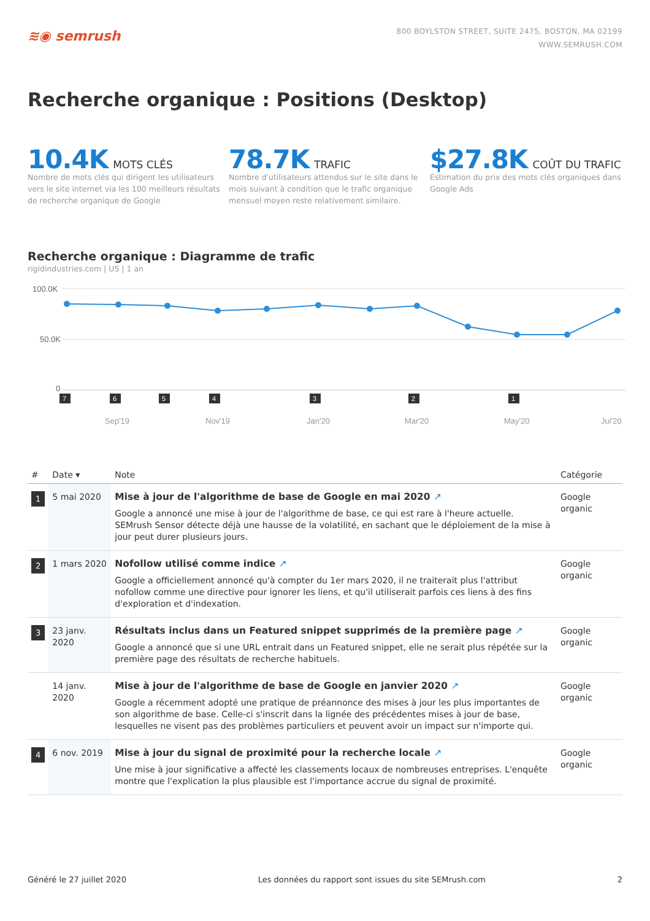≋◉ semrush
800 BOYLSTON STREET, SUITE 2475, BOSTON, MA 02199
WWW.SEMRUSH.COM
Recherche organique : Positions (Desktop)
10.4K MOTS CLÉS
Nombre de mots clés qui dirigent les utilisateurs vers le site internet via les 100 meilleurs résultats de recherche organique de Google
78.7K TRAFIC
Nombre d'utilisateurs attendus sur le site dans le mois suivant à condition que le trafic organique mensuel moyen reste relativement similaire.
$27.8K COÛT DU TRAFIC
Estimation du prix des mots clés organiques dans Google Ads
Recherche organique : Diagramme de trafic
rigidindustries.com | US | 1 an
100.0K
50.0K
0
7
6
5
4
3
2
1
Sep'19
Nov'19
Jan'20
Mar'20
May'20
Jul'20
| # | Date ▾ | Note | Catégorie |
| --- | --- | --- | --- |
| 1 | 5 mai 2020 | Mise à jour de l'algorithme de base de Google en mai 2020 ↗ Google a annoncé une mise à jour de l'algorithme de base, ce qui est rare à l'heure actuelle. SEMrush Sensor détecte déjà une hausse de la volatilité, en sachant que le déploiement de la mise à jour peut durer plusieurs jours. | Google organic |
| 2 | 1 mars 2020 | Nofollow utilisé comme indice ↗ Google a officiellement annoncé qu'à compter du 1er mars 2020, il ne traiterait plus l'attribut nofollow comme une directive pour ignorer les liens, et qu'il utiliserait parfois ces liens à des fins d'exploration et d'indexation. | Google organic |
| 3 | 23 janv. 2020 | Résultats inclus dans un Featured snippet supprimés de la première page ↗ Google a annoncé que si une URL entrait dans un Featured snippet, elle ne serait plus répétée sur la première page des résultats de recherche habituels. | Google organic |
| | 14 janv. 2020 | Mise à jour de l'algorithme de base de Google en janvier 2020 ↗ Google a récemment adopté une pratique de préannonce des mises à jour les plus importantes de son algorithme de base. Celle-ci s'inscrit dans la lignée des précédentes mises à jour de base, lesquelles ne visent pas des problèmes particuliers et peuvent avoir un impact sur n'importe qui. | Google organic |
| 4 | 6 nov. 2019 | Mise à jour du signal de proximité pour la recherche locale ↗ Une mise à jour significative a affecté les classements locaux de nombreuses entreprises. L'enquête montre que l'explication la plus plausible est l'importance accrue du signal de proximité. | Google organic |
Généré le 27 juillet 2020 Les données du rapport sont issues du site SEMrush.com 2